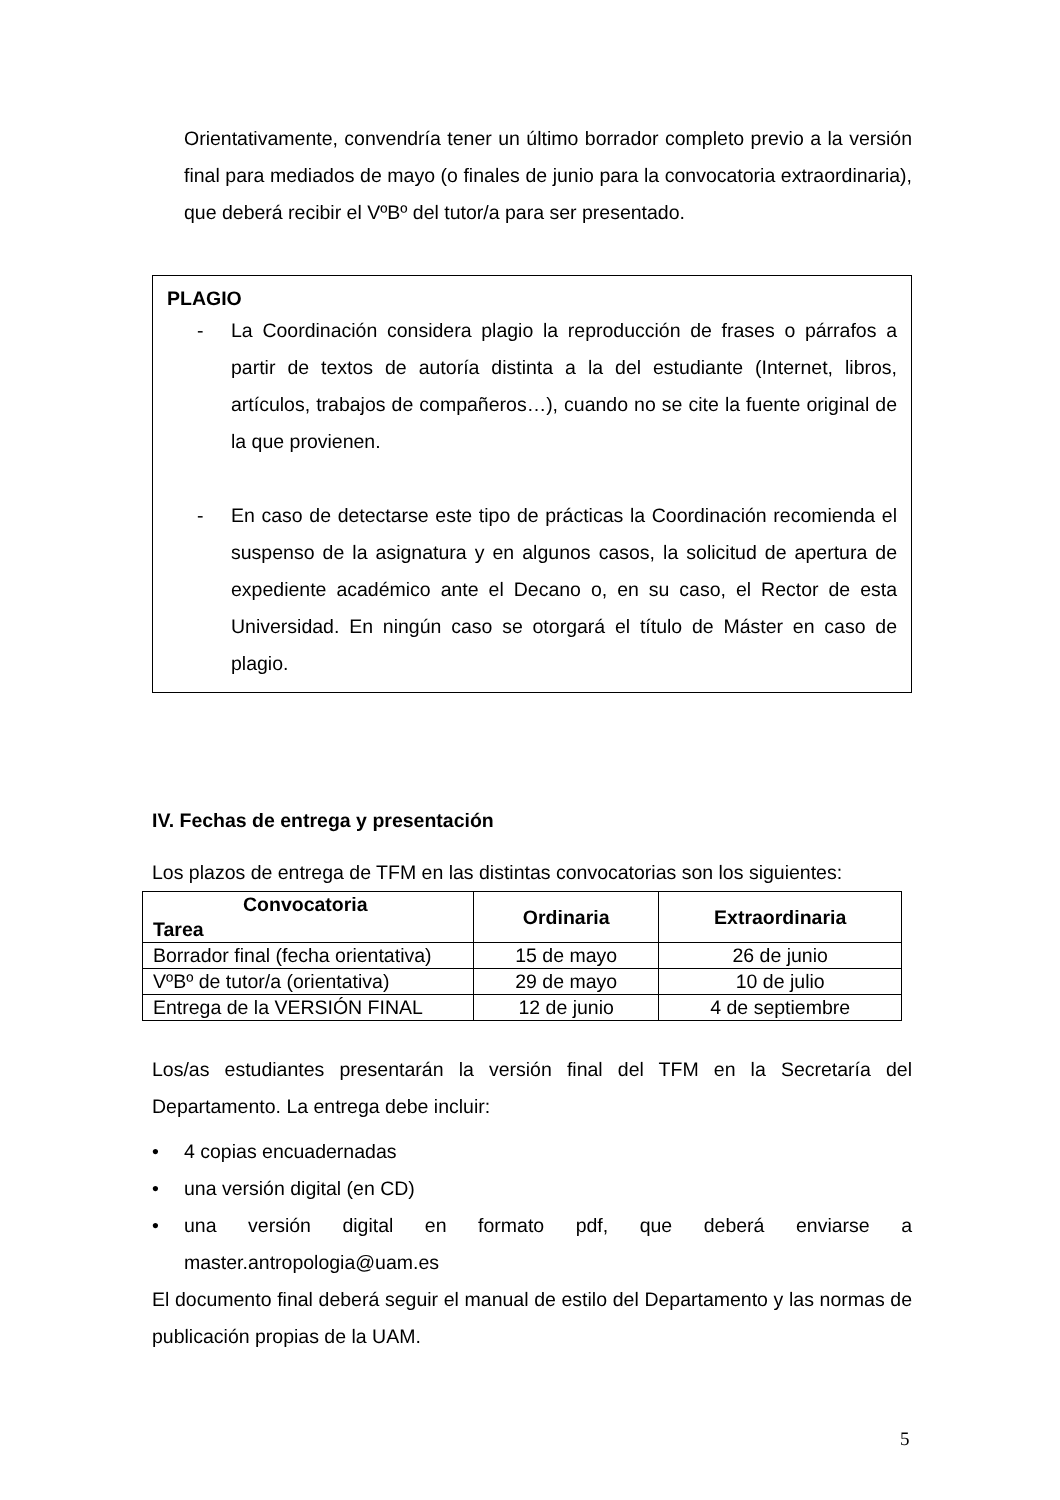Orientativamente, convendría tener un último borrador completo previo a la versión final para mediados de mayo (o finales de junio para la convocatoria extraordinaria), que deberá recibir el VºBº del tutor/a para ser presentado.
PLAGIO
- La Coordinación considera plagio la reproducción de frases o párrafos a partir de textos de autoría distinta a la del estudiante (Internet, libros, artículos, trabajos de compañeros…), cuando no se cite la fuente original de la que provienen.
- En caso de detectarse este tipo de prácticas la Coordinación recomienda el suspenso de la asignatura y en algunos casos, la solicitud de apertura de expediente académico ante el Decano o, en su caso, el Rector de esta Universidad. En ningún caso se otorgará el título de Máster en caso de plagio.
IV. Fechas de entrega y presentación
Los plazos de entrega de TFM en las distintas convocatorias son los siguientes:
| Convocatoria Tarea | Ordinaria | Extraordinaria |
| --- | --- | --- |
| Borrador final (fecha orientativa) | 15 de mayo | 26 de junio |
| VºBº de tutor/a (orientativa) | 29 de mayo | 10 de julio |
| Entrega de la VERSIÓN FINAL | 12 de junio | 4 de septiembre |
Los/as estudiantes presentarán la versión final del TFM en la Secretaría del Departamento. La entrega debe incluir:
• 4 copias encuadernadas
• una versión digital (en CD)
•
una versión digital en formato pdf, que deberá enviarse a master.antropologia@uam.es
El documento final deberá seguir el manual de estilo del Departamento y las normas de publicación propias de la UAM.
5